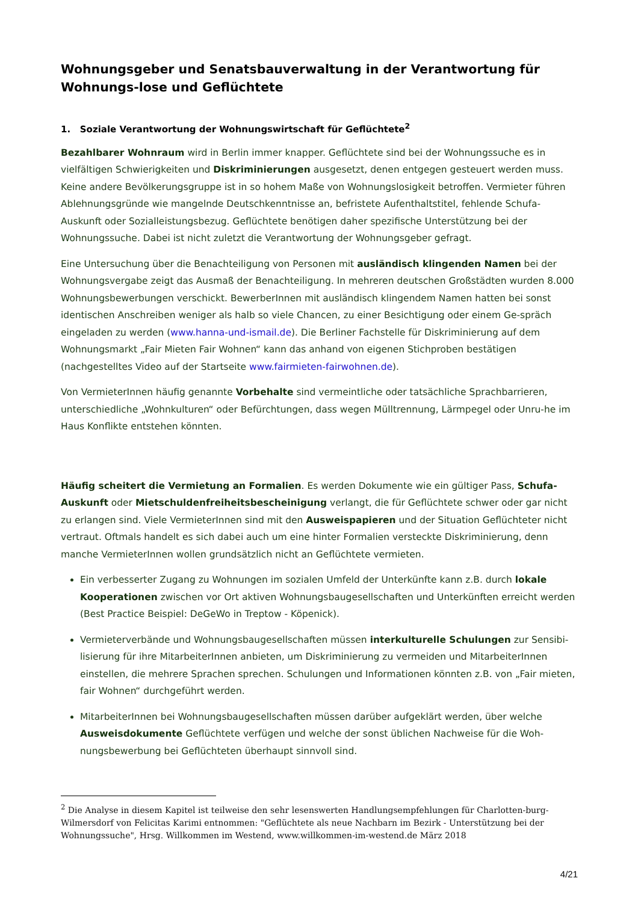Wohnungsgeber und Senatsbauverwaltung in der Verantwortung für Wohnungs-lose und Geflüchtete
1. Soziale Verantwortung der Wohnungswirtschaft für Geflüchtete<sup>2</sup>
Bezahlbarer Wohnraum wird in Berlin immer knapper. Geflüchtete sind bei der Wohnungssuche es in vielfältigen Schwierigkeiten und Diskriminierungen ausgesetzt, denen entgegen gesteuert werden muss. Keine andere Bevölkerungsgruppe ist in so hohem Maße von Wohnungslosigkeit betroffen. Vermieter führen Ablehnungsgründe wie mangelnde Deutschkenntnisse an, befristete Aufenthaltstitel, fehlende Schufa-Auskunft oder Sozialleistungsbezug. Geflüchtete benötigen daher spezifische Unterstützung bei der Wohnungssuche. Dabei ist nicht zuletzt die Verantwortung der Wohnungsgeber gefragt.
Eine Untersuchung über die Benachteiligung von Personen mit ausländisch klingenden Namen bei der Wohnungsvergabe zeigt das Ausmaß der Benachteiligung. In mehreren deutschen Großstädten wurden 8.000 Wohnungsbewerbungen verschickt. BewerberInnen mit ausländisch klingendem Namen hatten bei sonst identischen Anschreiben weniger als halb so viele Chancen, zu einer Besichtigung oder einem Ge-spräch eingeladen zu werden (www.hanna-und-ismail.de). Die Berliner Fachstelle für Diskriminierung auf dem Wohnungsmarkt „Fair Mieten Fair Wohnen“ kann das anhand von eigenen Stichproben bestätigen (nachgestelltes Video auf der Startseite www.fairmieten-fairwohnen.de).
Von VermieterInnen häufig genannte Vorbehalte sind vermeintliche oder tatsächliche Sprachbarrieren, unterschiedliche „Wohnkulturen“ oder Befürchtungen, dass wegen Mülltrennung, Lärmpegel oder Unru-he im Haus Konflikte entstehen könnten.
Häufig scheitert die Vermietung an Formalien. Es werden Dokumente wie ein gültiger Pass, Schufa-Auskunft oder Mietschuldenfreiheitsbescheinigung verlangt, die für Geflüchtete schwer oder gar nicht zu erlangen sind. Viele VermieterInnen sind mit den Ausweispapieren und der Situation Geflüchteter nicht vertraut. Oftmals handelt es sich dabei auch um eine hinter Formalien versteckte Diskriminierung, denn manche VermieterInnen wollen grundsätzlich nicht an Geflüchtete vermieten.
Ein verbesserter Zugang zu Wohnungen im sozialen Umfeld der Unterkünfte kann z.B. durch lokale Kooperationen zwischen vor Ort aktiven Wohnungsbaugesellschaften und Unterkünften erreicht werden (Best Practice Beispiel: DeGeWo in Treptow - Köpenick).
Vermieterverbände und Wohnungsbaugesellschaften müssen interkulturelle Schulungen zur Sensibi-lisierung für ihre MitarbeiterInnen anbieten, um Diskriminierung zu vermeiden und MitarbeiterInnen einstellen, die mehrere Sprachen sprechen. Schulungen und Informationen könnten z.B. von „Fair mieten, fair Wohnen“ durchgeführt werden.
MitarbeiterInnen bei Wohnungsbaugesellschaften müssen darüber aufgeklärt werden, über welche Ausweisdokumente Geflüchtete verfügen und welche der sonst üblichen Nachweise für die Woh-nungsbewerbung bei Geflüchteten überhaupt sinnvoll sind.
<sup>2</sup> Die Analyse in diesem Kapitel ist teilweise den sehr lesenswerten Handlungsempfehlungen für Charlotten-burg-Wilmersdorf von Felicitas Karimi entnommen: "Geflüchtete als neue Nachbarn im Bezirk - Unterstützung bei der Wohnungssuche", Hrsg. Willkommen im Westend, www.willkommen-im-westend.de März 2018
4/21